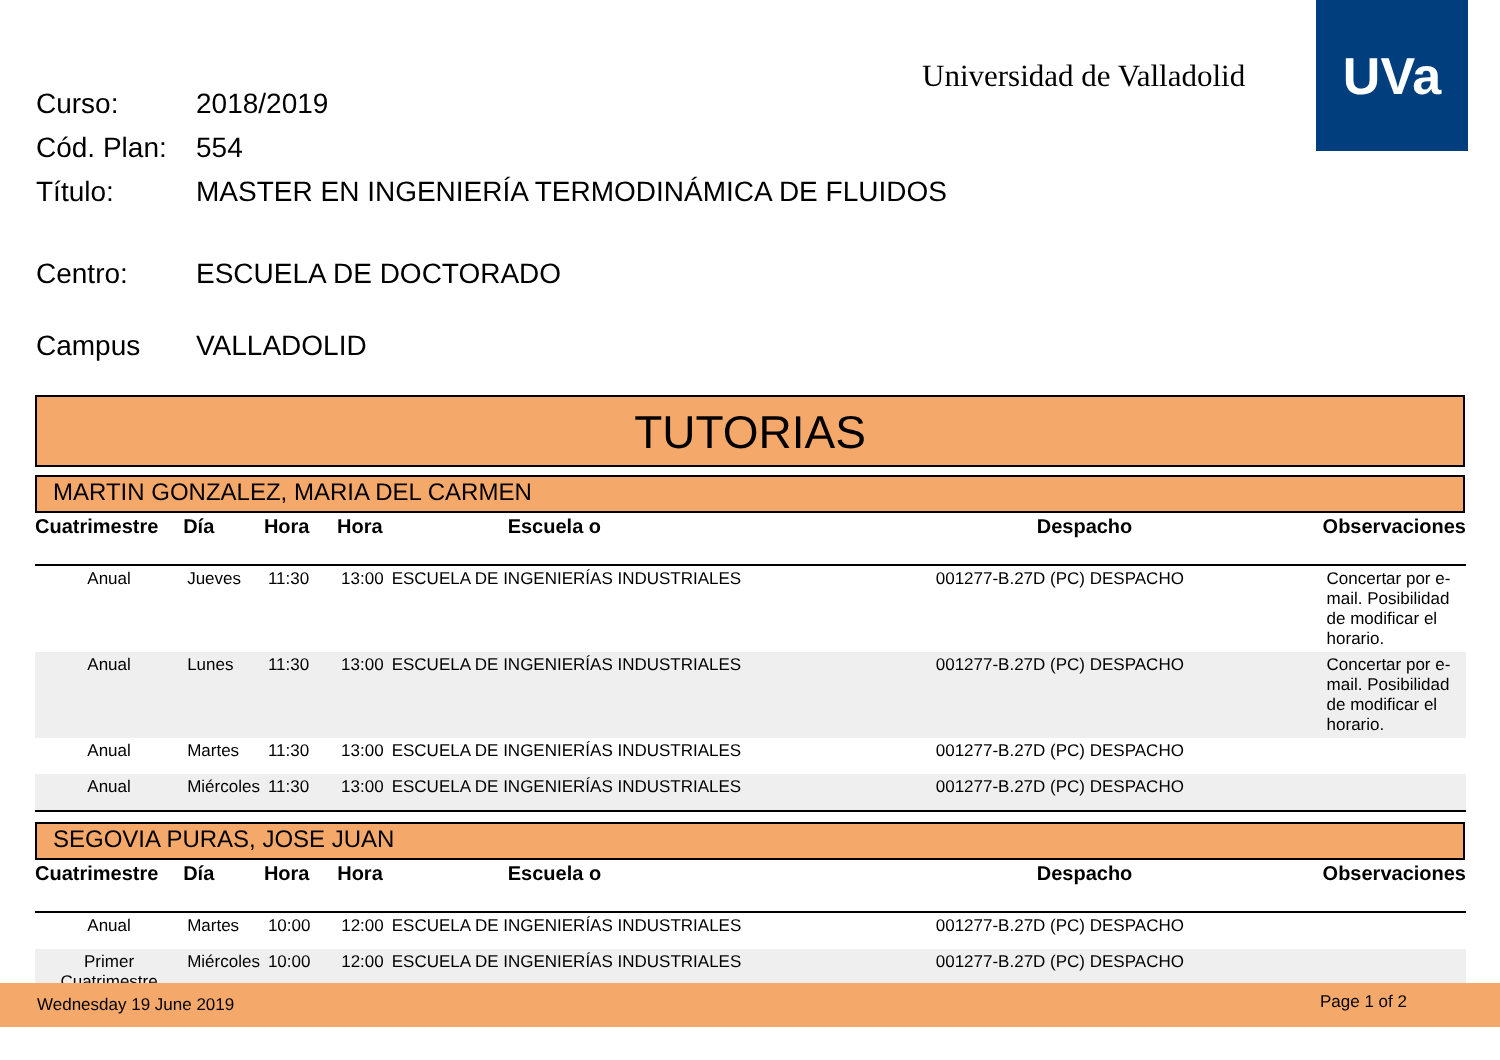Universidad de Valladolid
UVa
Curso: 2018/2019
Cód. Plan: 554
Título: MASTER EN INGENIERÍA TERMODINÁMICA DE FLUIDOS
Centro: ESCUELA DE DOCTORADO
Campus VALLADOLID
TUTORIAS
MARTIN GONZALEZ, MARIA DEL CARMEN
| Cuatrimestre | Día | Hora | Hora | Escuela o | Despacho | Observaciones |
| --- | --- | --- | --- | --- | --- | --- |
| Anual | Jueves | 11:30 | 13:00 | ESCUELA DE INGENIERÍAS INDUSTRIALES | 001277-B.27D (PC) DESPACHO | Concertar por e-mail. Posibilidad de modificar el horario. |
| Anual | Lunes | 11:30 | 13:00 | ESCUELA DE INGENIERÍAS INDUSTRIALES | 001277-B.27D (PC) DESPACHO | Concertar por e-mail. Posibilidad de modificar el horario. |
| Anual | Martes | 11:30 | 13:00 | ESCUELA DE INGENIERÍAS INDUSTRIALES | 001277-B.27D (PC) DESPACHO | |
| Anual | Miércoles | 11:30 | 13:00 | ESCUELA DE INGENIERÍAS INDUSTRIALES | 001277-B.27D (PC) DESPACHO | |
SEGOVIA PURAS, JOSE JUAN
| Cuatrimestre | Día | Hora | Hora | Escuela o | Despacho | Observaciones |
| --- | --- | --- | --- | --- | --- | --- |
| Anual | Martes | 10:00 | 12:00 | ESCUELA DE INGENIERÍAS INDUSTRIALES | 001277-B.27D (PC) DESPACHO | |
| Primer Cuatrimestre | Miércoles | 10:00 | 12:00 | ESCUELA DE INGENIERÍAS INDUSTRIALES | 001277-B.27D (PC) DESPACHO | |
Wednesday 19 June 2019 Page 1 of 2